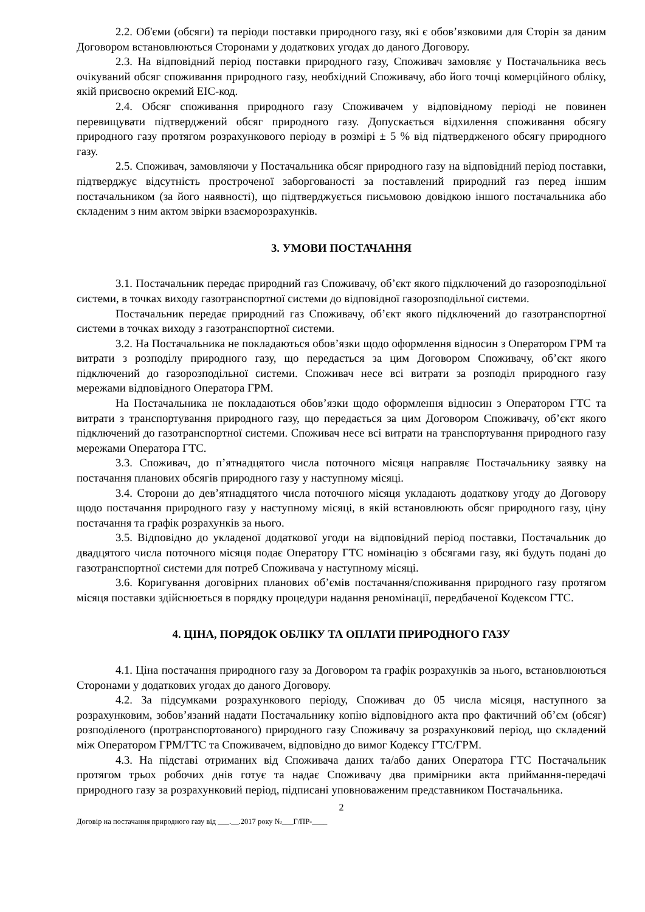2.2. Об'єми (обсяги) та періоди поставки природного газу, які є обов’язковими для Сторін за даним Договором встановлюються Сторонами у додаткових угодах до даного Договору.
2.3. На відповідний період поставки природного газу, Споживач замовляє у Постачальника весь очікуваний обсяг споживання природного газу, необхідний Споживачу, або його точці комерційного обліку, якій присвоєно окремий ЕІС-код.
2.4. Обсяг споживання природного газу Споживачем у відповідному періоді не повинен перевищувати підтверджений обсяг природного газу. Допускається відхилення споживання обсягу природного газу протягом розрахункового періоду в розмірі ± 5 % від підтвердженого обсягу природного газу.
2.5. Споживач, замовляючи у Постачальника обсяг природного газу на відповідний період поставки, підтверджує відсутність простроченої заборгованості за поставлений природний газ перед іншим постачальником (за його наявності), що підтверджується письмовою довідкою іншого постачальника або складеним з ним актом звірки взаєморозрахунків.
3. УМОВИ ПОСТАЧАННЯ
3.1. Постачальник передає природний газ Споживачу, об’єкт якого підключений до газорозподільної системи, в точках виходу газотранспортної системи до відповідної газорозподільної системи.
Постачальник передає природний газ Споживачу, об’єкт якого підключений до газотранспортної системи в точках виходу з газотранспортної системи.
3.2. На Постачальника не покладаються обов’язки щодо оформлення відносин з Оператором ГРМ та витрати з розподілу природного газу, що передається за цим Договором Споживачу, об’єкт якого підключений до газорозподільної системи. Споживач несе всі витрати за розподіл природного газу мережами відповідного Оператора ГРМ.
На Постачальника не покладаються обов’язки щодо оформлення відносин з Оператором ГТС та витрати з транспортування природного газу, що передається за цим Договором Споживачу, об’єкт якого підключений до газотранспортної системи. Споживач несе всі витрати на транспортування природного газу мережами Оператора ГТС.
3.3. Споживач, до п’ятнадцятого числа поточного місяця направляє Постачальнику заявку на постачання планових обсягів природного газу у наступному місяці.
3.4. Сторони до дев’ятнадцятого числа поточного місяця укладають додаткову угоду до Договору щодо постачання природного газу у наступному місяці, в якій встановлюють обсяг природного газу, ціну постачання та графік розрахунків за нього.
3.5. Відповідно до укладеної додаткової угоди на відповідний період поставки, Постачальник до двадцятого числа поточного місяця подає Оператору ГТС номінацію з обсягами газу, які будуть подані до газотранспортної системи для потреб Споживача у наступному місяці.
3.6. Коригування договірних планових об’ємів постачання/споживання природного газу протягом місяця поставки здійснюється в порядку процедури надання реномінації, передбаченої Кодексом ГТС.
4. ЦІНА, ПОРЯДОК ОБЛІКУ ТА ОПЛАТИ ПРИРОДНОГО ГАЗУ
4.1. Ціна постачання природного газу за Договором та графік розрахунків за нього, встановлюються Сторонами у додаткових угодах до даного Договору.
4.2. За підсумками розрахункового періоду, Споживач до 05 числа місяця, наступного за розрахунковим, зобов’язаний надати Постачальнику копію відповідного акта про фактичний об’єм (обсяг) розподіленого (протранспортованого) природного газу Споживачу за розрахунковий період, що складений між Оператором ГРМ/ГТС та Споживачем, відповідно до вимог Кодексу ГТС/ГРМ.
4.3. На підставі отриманих від Споживача даних та/або даних Оператора ГТС Постачальник протягом трьох робочих днів готує та надає Споживачу два примірники акта приймання-передачі природного газу за розрахунковий період, підписані уповноваженим представником Постачальника.
2
Договір на постачання природного газу від ___.__.2017 року №___Г/ПР-____